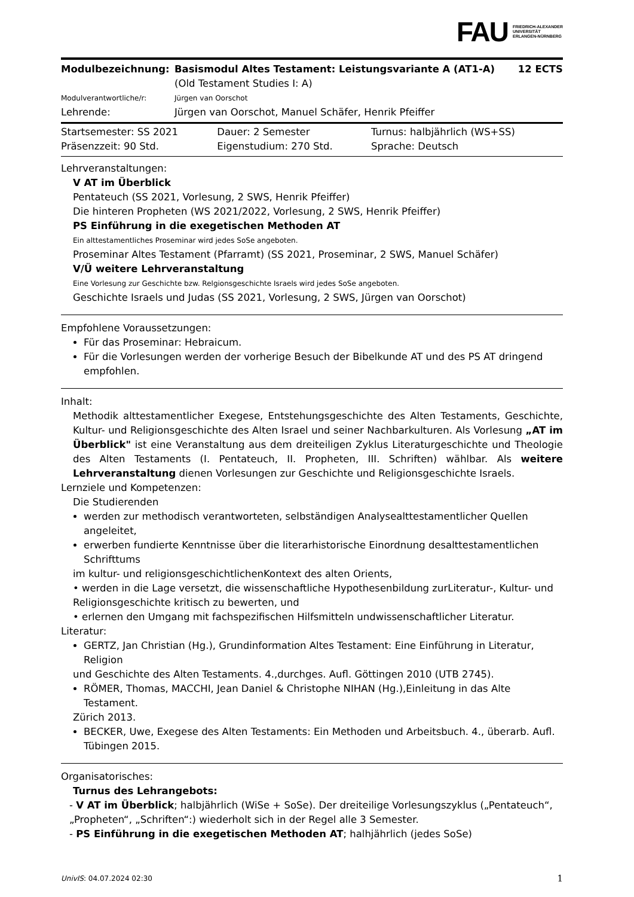FAU FRIEDRICH-ALEXANDER
UNIVERSITÄT
ERLANGEN-NÜRNBERG
| Modulbezeichnung: | Basismodul Altes Testament: Leistungsvariante A (AT1-A) (Old Testament Studies I: A) | 12 ECTS |
| Modulverantwortliche/r: | Jürgen van Oorschot | |
| Lehrende: | Jürgen van Oorschot, Manuel Schäfer, Henrik Pfeiffer | |
| Startsemester: SS 2021 | Dauer: 2 Semester | Turnus: halbjährlich (WS+SS) |
| Präsenzzeit: 90 Std. | Eigenstudium: 270 Std. | Sprache: Deutsch |
Lehrveranstaltungen:
V AT im Überblick
Pentateuch (SS 2021, Vorlesung, 2 SWS, Henrik Pfeiffer)
Die hinteren Propheten (WS 2021/2022, Vorlesung, 2 SWS, Henrik Pfeiffer)
PS Einführung in die exegetischen Methoden AT
Ein alttestamentliches Proseminar wird jedes SoSe angeboten.
Proseminar Altes Testament (Pfarramt) (SS 2021, Proseminar, 2 SWS, Manuel Schäfer)
V/Ü weitere Lehrveranstaltung
Eine Vorlesung zur Geschichte bzw. Relgionsgeschichte Israels wird jedes SoSe angeboten.
Geschichte Israels und Judas (SS 2021, Vorlesung, 2 SWS, Jürgen van Oorschot)
Empfohlene Voraussetzungen:
Für das Proseminar: Hebraicum.
Für die Vorlesungen werden der vorherige Besuch der Bibelkunde AT und des PS AT dringend empfohlen.
Inhalt:
Methodik alttestamentlicher Exegese, Entstehungsgeschichte des Alten Testaments, Geschichte, Kultur- und Religionsgeschichte des Alten Israel und seiner Nachbarkulturen. Als Vorlesung „AT im Überblick" ist eine Veranstaltung aus dem dreiteiligen Zyklus Literaturgeschichte und Theologie des Alten Testaments (I. Pentateuch, II. Propheten, III. Schriften) wählbar. Als weitere Lehrveranstaltung dienen Vorlesungen zur Geschichte und Religionsgeschichte Israels.
Lernziele und Kompetenzen:
Die Studierenden
werden zur methodisch verantworteten, selbständigen Analysealttestamentlicher Quellen angeleitet,
erwerben fundierte Kenntnisse über die literarhistorische Einordnung desalttestamentlichen Schrifttums
im kultur- und religionsgeschichtlichenKontext des alten Orients,
• werden in die Lage versetzt, die wissenschaftliche Hypothesenbildung zurLiteratur-, Kultur- und Religionsgeschichte kritisch zu bewerten, und
• erlernen den Umgang mit fachspezifischen Hilfsmitteln undwissenschaftlicher Literatur.
Literatur:
GERTZ, Jan Christian (Hg.), Grundinformation Altes Testament: Eine Einführung in Literatur, Religion
und Geschichte des Alten Testaments. 4.,durchges. Aufl. Göttingen 2010 (UTB 2745).
RÖMER, Thomas, MACCHI, Jean Daniel & Christophe NIHAN (Hg.),Einleitung in das Alte Testament.
Zürich 2013.
BECKER, Uwe, Exegese des Alten Testaments: Ein Methoden und Arbeitsbuch. 4., überarb. Aufl. Tübingen 2015.
Organisatorisches:
Turnus des Lehrangebots:
- V AT im Überblick; halbjährlich (WiSe + SoSe). Der dreiteilige Vorlesungszyklus („Pentateuch“, „Propheten“, „Schriften“:) wiederholt sich in der Regel alle 3 Semester.
- PS Einführung in die exegetischen Methoden AT; halhjährlich (jedes SoSe)
UnivIS: 04.07.2024 02:30 1